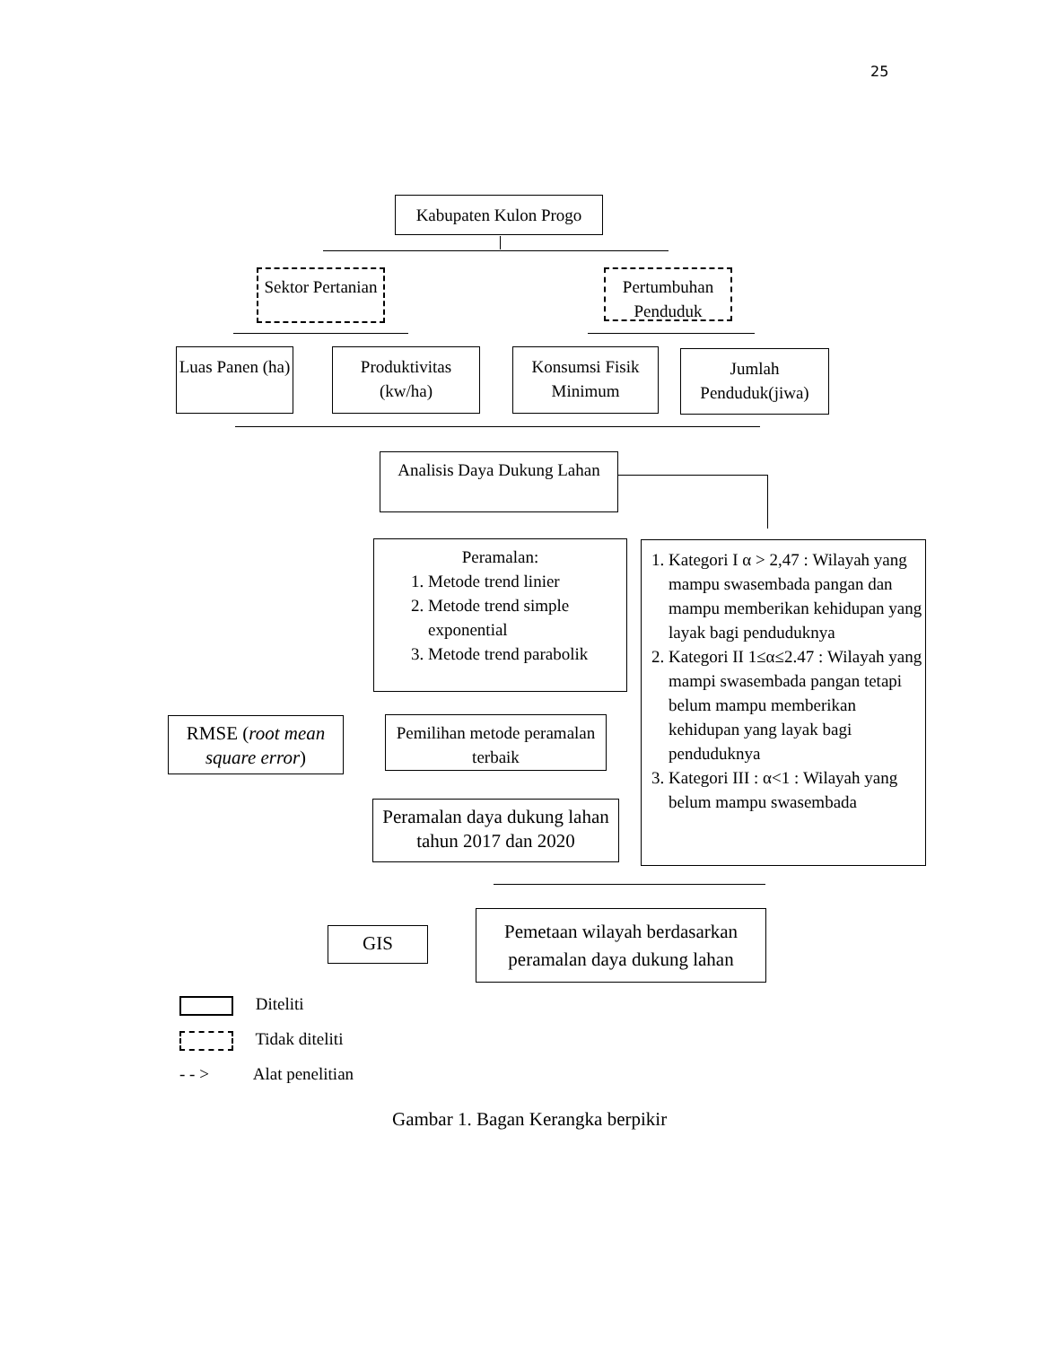25
Kabupaten Kulon Progo
Sektor Pertanian
Pertumbuhan Penduduk
Luas Panen (ha)
Produktivitas (kw/ha)
Konsumsi Fisik Minimum
Jumlah Penduduk(jiwa)
Analisis Daya Dukung Lahan
Peramalan:
1. Metode trend linier
2. Metode trend simple exponential
3. Metode trend parabolik
1. Kategori I α > 2,47 : Wilayah yang mampu swasembada pangan dan mampu memberikan kehidupan yang layak bagi penduduknya
2. Kategori II 1≤α≤2.47 : Wilayah yang mampi swasembada pangan tetapi belum mampu memberikan kehidupan yang layak bagi penduduknya
3. Kategori III : α<1 : Wilayah yang belum mampu swasembada
RMSE (root mean square error)
Pemilihan metode peramalan terbaik
Peramalan daya dukung lahan tahun 2017 dan 2020
GIS
Pemetaan wilayah berdasarkan peramalan daya dukung lahan
Diteliti
Tidak diteliti
- - > Alat penelitian
Gambar 1. Bagan Kerangka berpikir